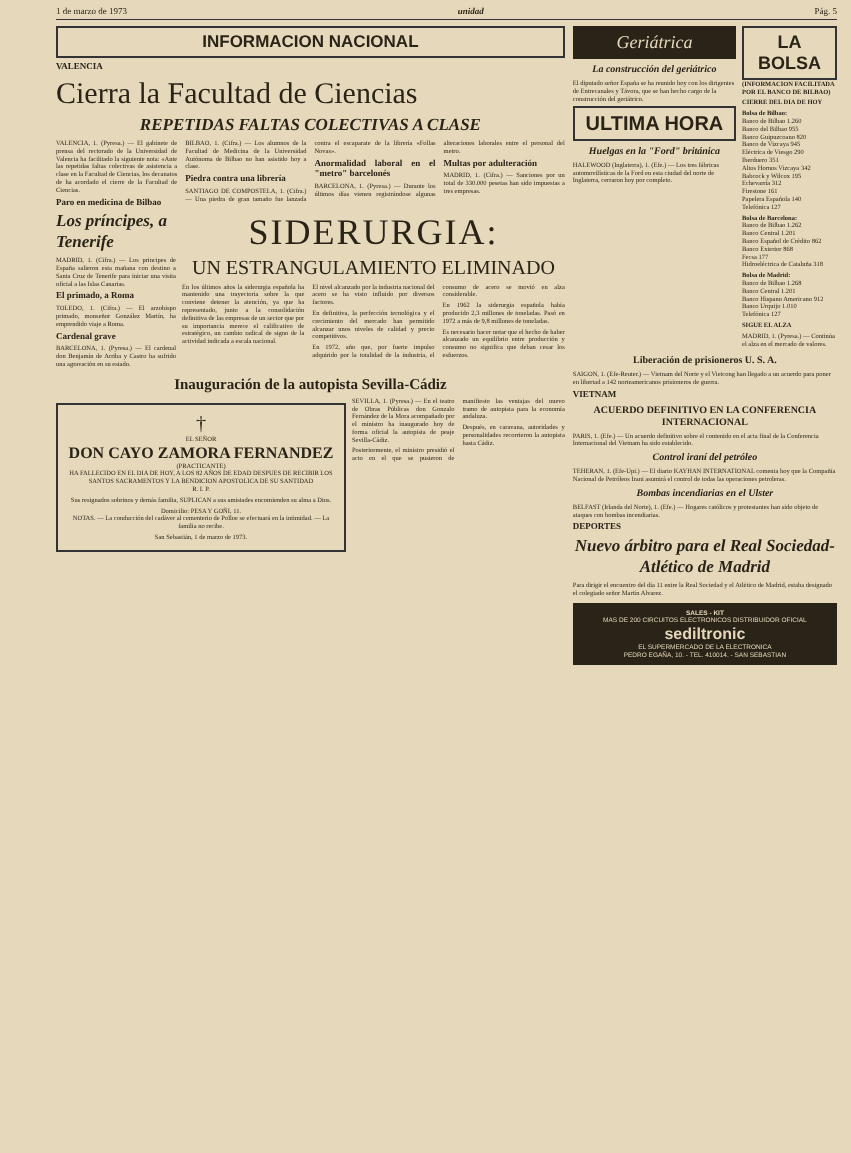1 de marzo de 1973 unidad Pág. 5
INFORMACION NACIONAL
VALENCIA
Cierra la Facultad de Ciencias
REPETIDAS FALTAS COLECTIVAS A CLASE
VALENCIA, 1. (Pyresa.) — El gabinete de prensa del rectorado de la Universidad de Valencia ha facilitado la siguiente nota: «Ante las repetidas faltas colectivas de asistencia a clase en la Facultad de Ciencias, los decanatos de ha acordado el cierre de la Facultad de Ciencias.
Paro en medicina de Bilbao
BILBAO, 1. (Cifra.) — Los alumnos de la Facultad de Medicina de la Universidad Autónoma de Bilbao no han asistido hoy a clase.
Piedra contra una librería
SANTIAGO DE COMPOSTELA, 1. (Cifra.) — Una piedra de gran tamaño fue lanzada contra el escaparate de la librería «Follas Novas».
Anormalidad laboral en el "metro" barcelonés
BARCELONA, 1. (Pyresa.) — Durante los últimos días vienen registrándose algunas alteraciones laborales entre el personal del metro.
Multas por adulteración
MADRID, 1. (Cifra.) — Sanciones por un total de 330.000 pesetas han sido impuestas a tres empresas.
Los príncipes, a Tenerife
MADRID, 1. (Cifra.) — Los príncipes de España salieron esta mañana con destino a Santa Cruz de Tenerife para iniciar una visita oficial a las Islas Canarias.
El primado, a Roma
TOLEDO, 1. (Cifra.) — El arzobispo primado, monseñor González Martín, ha emprendido viaje a Roma.
Cardenal grave
BARCELONA, 1. (Pyresa.) — El cardenal don Benjamín de Arriba y Castro ha sufrido una agravación en su estado.
SIDERURGIA:
UN ESTRANGULAMIENTO ELIMINADO
En los últimos años la siderurgia española ha mantenido una trayectoria sobre la que conviene detener la atención, ya que ha representado, junto a la consolidación definitiva de las empresas de un sector que por su importancia merece el calificativo de estratégico, un cambio radical de signo de la actividad indicada a escala nacional.
El nivel alcanzado por la industria nacional del acero se ha visto influido por diversos factores.
En definitiva, la perfección tecnológica y el crecimiento del mercado han permitido alcanzar unos niveles de calidad y precio competitivos.
En 1972, año que, por fuerte impulso adquirido por la totalidad de la industria, el consumo de acero se movió en alza considerable.
En 1962 la siderurgia española había producido 2,3 millones de toneladas. Pasó en 1972 a más de 9,8 millones de toneladas.
Es necesario hacer notar que el hecho de haber alcanzado un equilibrio entre producción y consumo no significa que deban cesar los esfuerzos.
Inauguración de la autopista Sevilla-Cádiz
†
EL SEÑOR
DON CAYO ZAMORA FERNANDEZ
(PRACTICANTE)
HA FALLECIDO EN EL DIA DE HOY, A LOS 82 AÑOS DE EDAD DESPUES DE RECIBIR LOS SANTOS SACRAMENTOS Y LA BENDICION APOSTOLICA DE SU SANTIDAD
R. I. P.
Sus resignados sobrinos y demás familia, SUPLICAN a sus amistades encomienden su alma a Dios.
Domicilio: PESA Y GOÑI, 11.
NOTAS. — La conducción del cadáver al cementerio de Polloe se efectuará en la intimidad. — La familia no recibe.
San Sebastián, 1 de marzo de 1973.
SEVILLA, 1. (Pyresa.) — En el teatro de Obras Públicas don Gonzalo Fernández de la Mora acompañado por el ministro ha inaugurado hoy de forma oficial la autopista de peaje Sevilla-Cádiz.
Posteriormente, el ministro presidió el acto en el que se pusieron de manifiesto las ventajas del nuevo tramo de autopista para la economía andaluza.
Después, en caravana, autoridades y personalidades recorrieron la autopista hasta Cádiz.
Geriátrica
La construcción del geriátrico
El diputado señor España se ha reunido hoy con los dirigentes de Entrecanales y Távora, que se han hecho cargo de la construcción del geriátrico.
ULTIMA HORA
Huelgas en la "Ford" británica
HALEWOOD (Inglaterra), 1. (Efe.) — Los tres fábricas automovilísticas de la Ford en esta ciudad del norte de Inglaterra, cerraron hoy por completo.
LA BOLSA
(INFORMACION FACILITADA POR EL BANCO DE BILBAO)
CIERRE DEL DIA DE HOY
Bolsa de Bilbao:
Banco de Bilbao 1.260
Banco del Bilbao 955
Banco Guipuzcoano 820
Banco de Vizcaya 945
Eléctrica de Viesgo 290
Iberduero 351
Altos Hornos Vizcaya 342
Babcock y Wilcox 195
Echevarría 312
Firestone 161
Papelera Española 140
Telefónica 127
Bolsa de Barcelona:
Banco de Bilbao 1.262
Banco Central 1.201
Banco Español de Crédito 862
Banco Exterior 868
Fecsa 177
Hidroeléctrica de Cataluña 318
Bolsa de Madrid:
Banco de Bilbao 1.268
Banco Central 1.201
Banco Hispano Americano 912
Banco Urquijo 1.010
Telefónica 127
SIGUE EL ALZA
MADRID, 1. (Pyresa.) — Continúa el alza en el mercado de valores.
Liberación de prisioneros U. S. A.
SAIGON, 1. (Efe-Reuter.) — Vietnam del Norte y el Vietcong han llegado a un acuerdo para poner en libertad a 142 norteamericanos prisioneros de guerra.
VIETNAM
ACUERDO DEFINITIVO EN LA CONFERENCIA INTERNACIONAL
PARIS, 1. (Efe.) — Un acuerdo definitivo sobre el contenido en el acta final de la Conferencia Internacional del Vietnam ha sido establecido.
Control iraní del petróleo
TEHERAN, 1. (Efe-Upi.) — El diario KAYHAN INTERNATIONAL comenta hoy que la Compañía Nacional de Petróleos Iraní asumirá el control de todas las operaciones petroleras.
Bombas incendiarias en el Ulster
BELFAST (Irlanda del Norte), 1. (Efe.) — Hogares católicos y protestantes han sido objeto de ataques con bombas incendiarias.
DEPORTES
Nuevo árbitro para el Real Sociedad-Atlético de Madrid
Para dirigir el encuentro del día 11 entre la Real Sociedad y el Atlético de Madrid, estaba designado el colegiado señor Martín Alvarez.
SALES - KIT
MAS DE 200 CIRCUITOS ELECTRONICOS DISTRIBUIDOR OFICIAL
sediltronic
EL SUPERMERCADO DE LA ELECTRONICA
PEDRO EGAÑA, 10. - TEL. 410014. - SAN SEBASTIAN